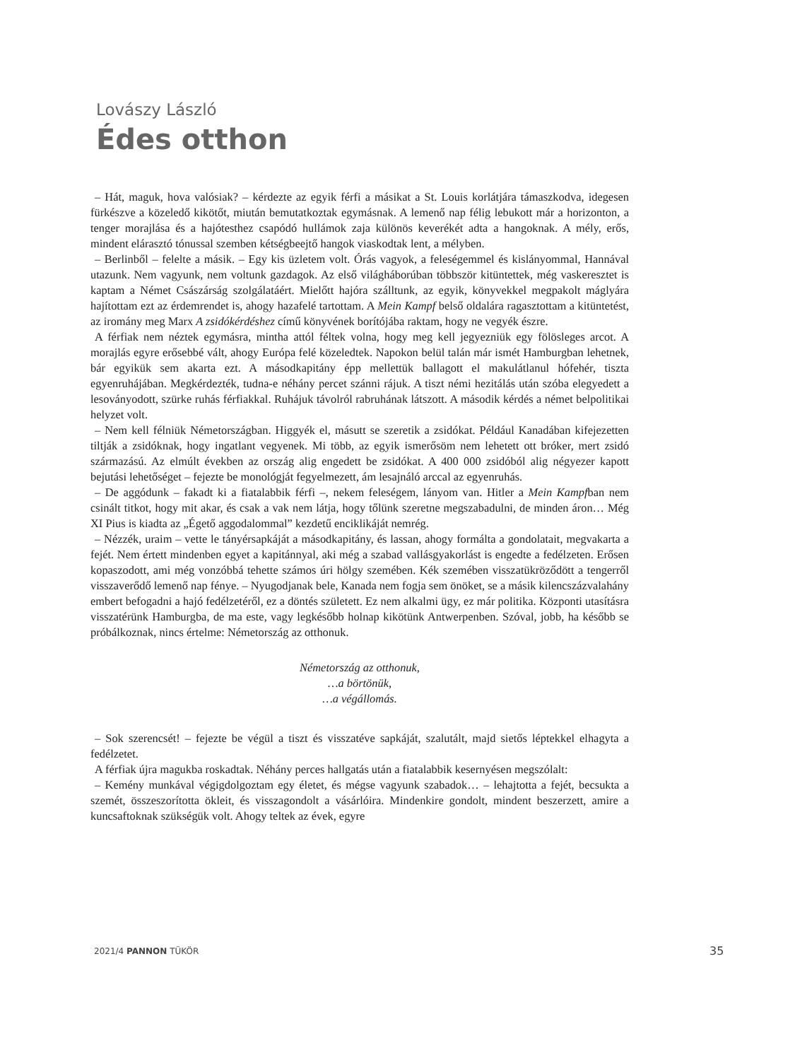Lovászy László
Édes otthon
– Hát, maguk, hova valósiak? – kérdezte az egyik férfi a másikat a St. Louis korlátjára támaszkodva, idegesen fürkészve a közeledő kikötőt, miután bemutatkoztak egymásnak. A lemenő nap félig lebukott már a horizonton, a tenger morajlása és a hajótesthez csapódó hullámok zaja különös keverékét adta a hangoknak. A mély, erős, mindent elárasztó tónussal szemben kétségbeejtő hangok viaskodtak lent, a mélyben.
– Berlinből – felelte a másik. – Egy kis üzletem volt. Órás vagyok, a feleségemmel és kislányommal, Hannával utazunk. Nem vagyunk, nem voltunk gazdagok. Az első világháborúban többször kitüntettek, még vaskeresztet is kaptam a Német Császárság szolgálatáért. Mielőtt hajóra szálltunk, az egyik, könyvekkel megpakolt máglyára hajítottam ezt az érdemrendet is, ahogy hazafelé tartottam. A Mein Kampf belső oldalára ragasztottam a kitüntetést, az iromány meg Marx A zsidókérdéshez című könyvének borítójába raktam, hogy ne vegyék észre.
A férfiak nem néztek egymásra, mintha attól féltek volna, hogy meg kell jegyezniük egy fölösleges arcot. A morajlás egyre erősebbé vált, ahogy Európa felé közeledtek. Napokon belül talán már ismét Hamburgban lehetnek, bár egyikük sem akarta ezt. A másodkapitány épp mellettük ballagott el makulátlanul hófehér, tiszta egyenruhájában. Megkérdezték, tudna-e néhány percet szánni rájuk. A tiszt némi hezitálás után szóba elegyedett a lesoványodott, szürke ruhás férfiakkal. Ruhájuk távolról rabruhának látszott. A második kérdés a német belpolitikai helyzet volt.
– Nem kell félniük Németországban. Higgyék el, másutt se szeretik a zsidókat. Például Kanadában kifejezetten tiltják a zsidóknak, hogy ingatlant vegyenek. Mi több, az egyik ismerősöm nem lehetett ott bróker, mert zsidó származású. Az elmúlt években az ország alig engedett be zsidókat. A 400 000 zsidóból alig négyezer kapott bejutási lehetőséget – fejezte be monológját fegyelmezett, ám lesajnáló arccal az egyenruhás.
– De aggódunk – fakadt ki a fiatalabbik férfi –, nekem feleségem, lányom van. Hitler a Mein Kampfban nem csinált titkot, hogy mit akar, és csak a vak nem látja, hogy tőlünk szeretne megszabadulni, de minden áron… Még XI Pius is kiadta az „Égető aggodalommal” kezdetű enciklikáját nemrég.
– Nézzék, uraim – vette le tányérsapkáját a másodkapitány, és lassan, ahogy formálta a gondolatait, megvakarta a fejét. Nem értett mindenben egyet a kapitánnyal, aki még a szabad vallásgyakorlást is engedte a fedélzeten. Erősen kopaszodott, ami még vonzóbbá tehette számos úri hölgy szemében. Kék szemében visszatükröződött a tengerről visszaverődő lemenő nap fénye. – Nyugodjanak bele, Kanada nem fogja sem önöket, se a másik kilencszázvalahány embert befogadni a hajó fedélzetéről, ez a döntés született. Ez nem alkalmi ügy, ez már politika. Központi utasításra visszatérünk Hamburgba, de ma este, vagy legkésőbb holnap kikötünk Antwerpenben. Szóval, jobb, ha később se próbálkoznak, nincs értelme: Németország az otthonuk.
Németország az otthonuk,
…a börtönük,
…a végállomás.
– Sok szerencsét! – fejezte be végül a tiszt és visszatéve sapkáját, szalutált, majd sietős léptekkel elhagyta a fedélzetet.
A férfiak újra magukba roskadtak. Néhány perces hallgatás után a fiatalabbik kesernyésen megszólalt:
– Kemény munkával végigdolgoztam egy életet, és mégse vagyunk szabadok… – lehajtotta a fejét, becsukta a szemét, összeszorította ökleit, és visszagondolt a vásárlóira. Mindenkire gondolt, mindent beszerzett, amire a kuncsaftoknak szükségük volt. Ahogy teltek az évek, egyre
2021/4 PANNON TÜKÖR 35